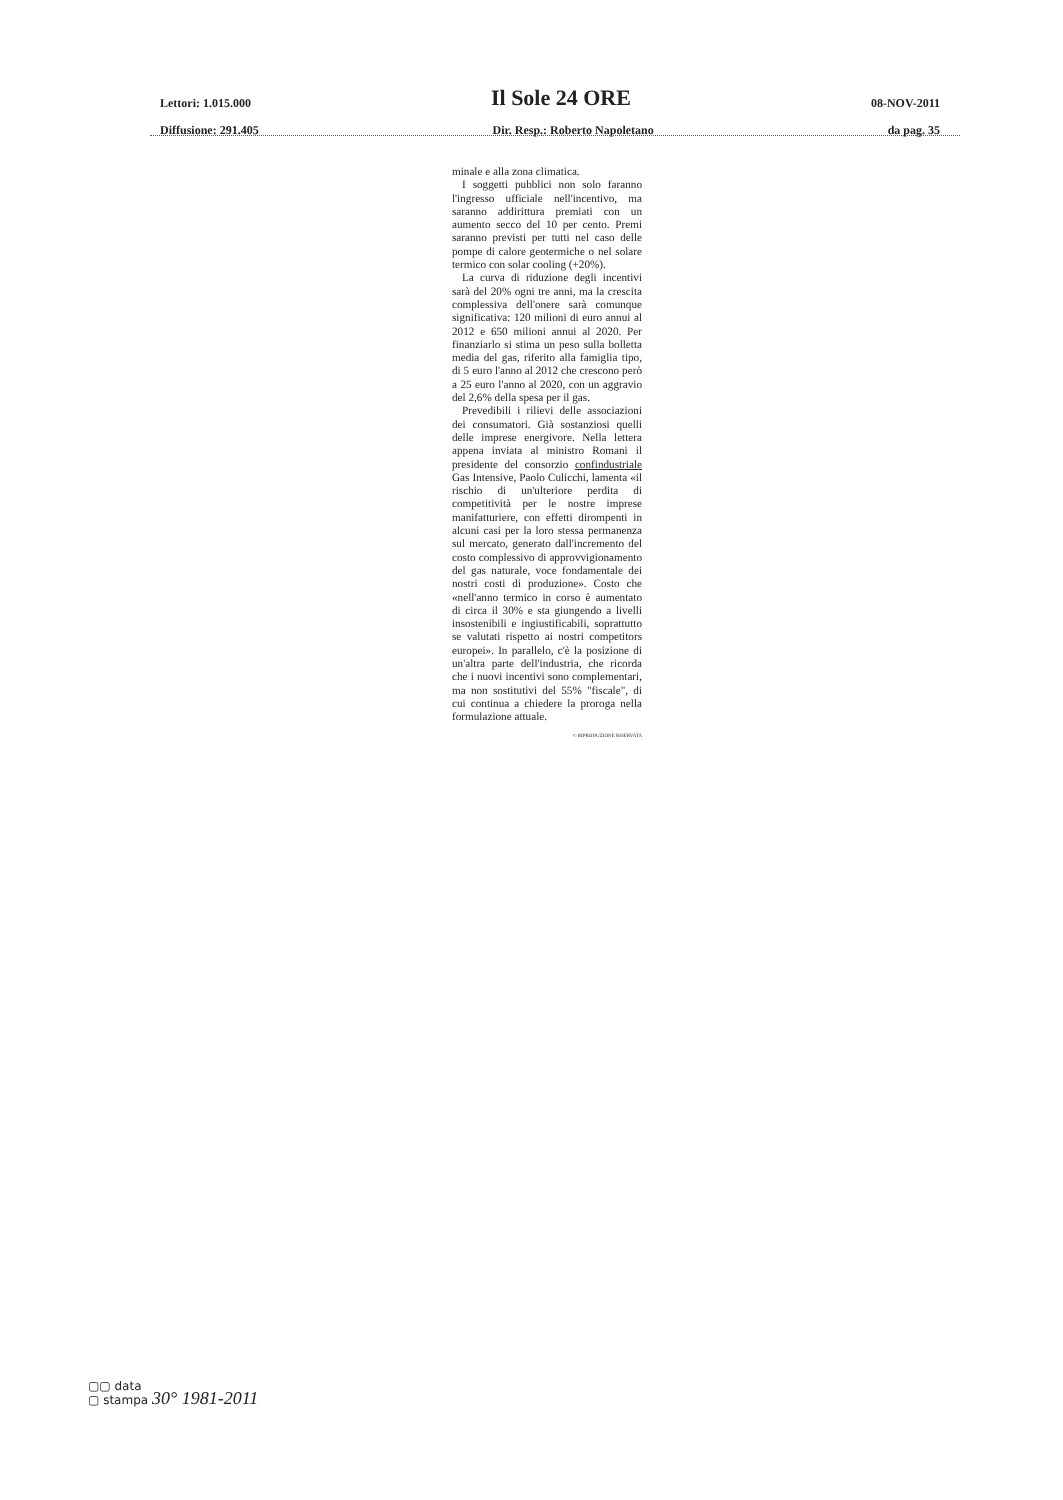Lettori: 1.015.000 Il Sole 24 ORE 08-NOV-2011
Diffusione: 291.405 Dir. Resp.: Roberto Napoletano da pag. 35
minale e alla zona climatica.
I soggetti pubblici non solo faranno l'ingresso ufficiale nell'incentivo, ma saranno addirittura premiati con un aumento secco del 10 per cento. Premi saranno previsti per tutti nel caso delle pompe di calore geotermiche o nel solare termico con solar cooling (+20%).
La curva di riduzione degli incentivi sarà del 20% ogni tre anni, ma la crescita complessiva dell'onere sarà comunque significativa: 120 milioni di euro annui al 2012 e 650 milioni annui al 2020. Per finanziarlo si stima un peso sulla bolletta media del gas, riferito alla famiglia tipo, di 5 euro l'anno al 2012 che crescono però a 25 euro l'anno al 2020, con un aggravio del 2,6% della spesa per il gas.
Prevedibili i rilievi delle associazioni dei consumatori. Già sostanziosi quelli delle imprese energivore. Nella lettera appena inviata al ministro Romani il presidente del consorzio confindustriale Gas Intensive, Paolo Culicchi, lamenta «il rischio di un'ulteriore perdita di competitività per le nostre imprese manifatturiere, con effetti dirompenti in alcuni casi per la loro stessa permanenza sul mercato, generato dall'incremento del costo complessivo di approvvigionamento del gas naturale, voce fondamentale dei nostri costi di produzione». Costo che «nell'anno termico in corso è aumentato di circa il 30% e sta giungendo a livelli insostenibili e ingiustificabili, soprattutto se valutati rispetto ai nostri competitors europei». In parallelo, c'è la posizione di un'altra parte dell'industria, che ricorda che i nuovi incentivi sono complementari, ma non sostitutivi del 55% "fiscale", di cui continua a chiedere la proroga nella formulazione attuale.
© RIPRODUZIONE RISERVATA
▢▢ data
▢ stampa 30° 1981-2011